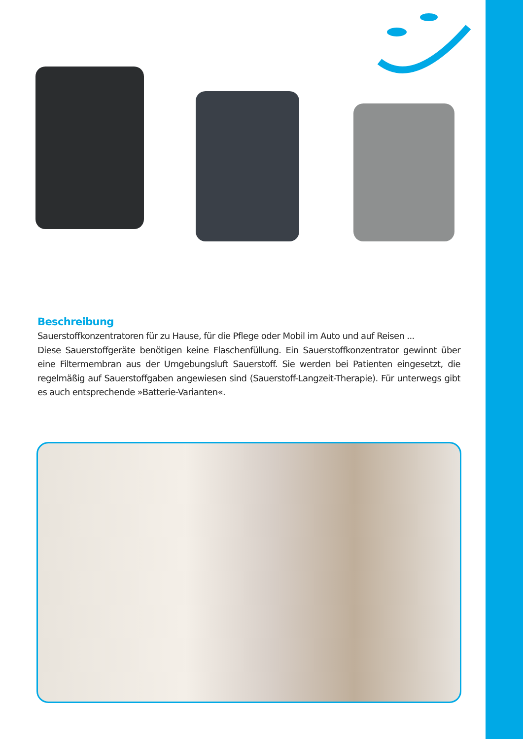Beschreibung
Sauerstoffkonzentratoren für zu Hause, für die Pflege oder Mobil im Auto und auf Reisen ...
Diese Sauerstoffgeräte benötigen keine Flaschenfüllung. Ein Sauerstoffkonzentrator gewinnt über eine Filtermembran aus der Umgebungsluft Sauerstoff. Sie werden bei Patienten eingesetzt, die regelmäßig auf Sauerstoffgaben angewiesen sind (Sauerstoff-Langzeit-Therapie). Für unterwegs gibt es auch entsprechende »Batterie-Varianten«.